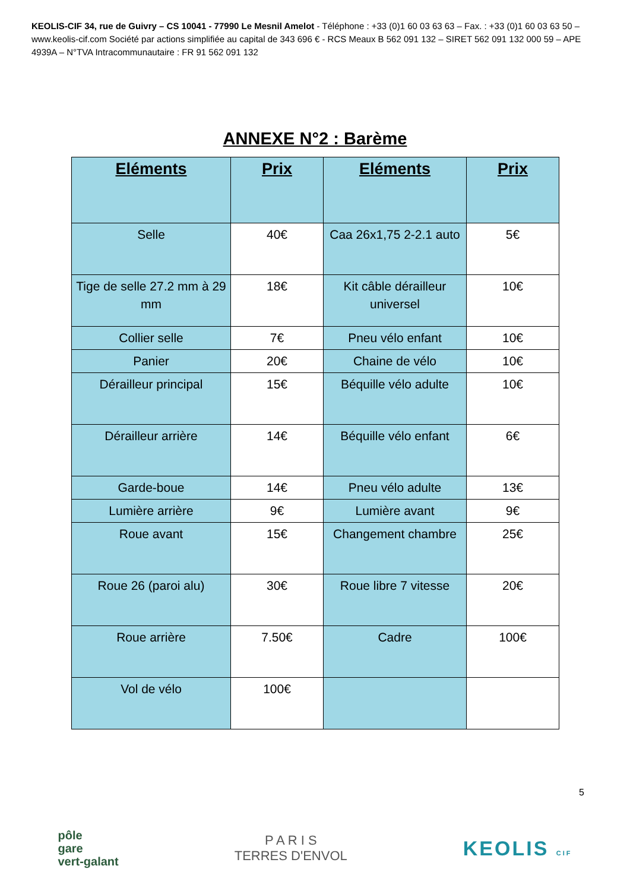KEOLIS-CIF 34, rue de Guivry – CS 10041 - 77990 Le Mesnil Amelot - Téléphone : +33 (0)1 60 03 63 63 – Fax. : +33 (0)1 60 03 63 50 – www.keolis-cif.com Société par actions simplifiée au capital de 343 696 € - RCS Meaux B 562 091 132 – SIRET 562 091 132 000 59 – APE 4939A – N°TVA Intracommunautaire : FR 91 562 091 132
ANNEXE N°2 : Barème
| Eléments | Prix | Eléments | Prix |
| --- | --- | --- | --- |
| Selle | 40€ | Caa 26x1,75 2-2.1 auto | 5€ |
| Tige de selle 27.2 mm à 29 mm | 18€ | Kit câble dérailleur universel | 10€ |
| Collier selle | 7€ | Pneu vélo enfant | 10€ |
| Panier | 20€ | Chaine de vélo | 10€ |
| Dérailleur principal | 15€ | Béquille vélo adulte | 10€ |
| Dérailleur arrière | 14€ | Béquille vélo enfant | 6€ |
| Garde-boue | 14€ | Pneu vélo adulte | 13€ |
| Lumière arrière | 9€ | Lumière avant | 9€ |
| Roue avant | 15€ | Changement chambre | 25€ |
| Roue 26 (paroi alu) | 30€ | Roue libre 7 vitesse | 20€ |
| Roue arrière | 7.50€ | Cadre | 100€ |
| Vol de vélo | 100€ | | |
5
pôle
gare
vert-galant
P A R I S
TERRES D'ENVOL
KEOLIS CIF